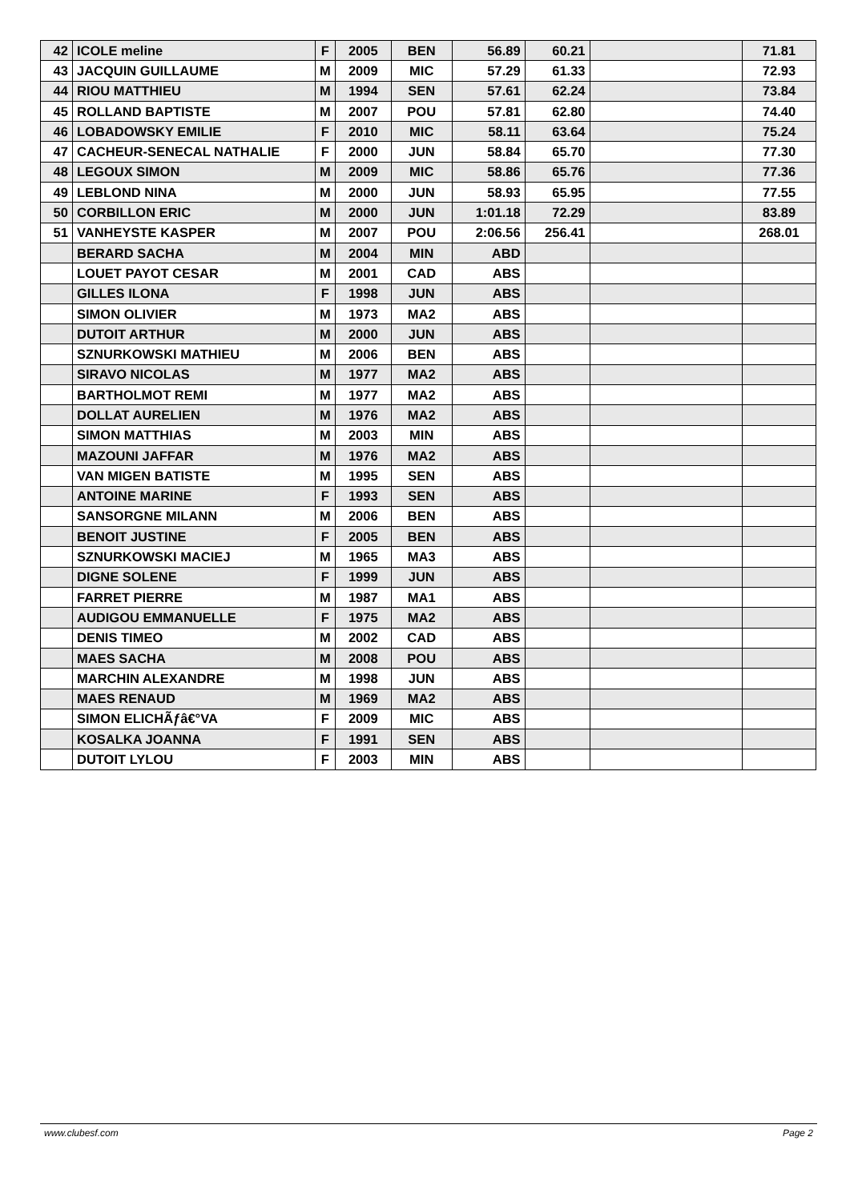| 42 | ICOLE meline | F | 2005 | BEN | 56.89 | 60.21 | | 71.81 |
| 43 | JACQUIN GUILLAUME | M | 2009 | MIC | 57.29 | 61.33 | | 72.93 |
| 44 | RIOU MATTHIEU | M | 1994 | SEN | 57.61 | 62.24 | | 73.84 |
| 45 | ROLLAND BAPTISTE | M | 2007 | POU | 57.81 | 62.80 | | 74.40 |
| 46 | LOBADOWSKY EMILIE | F | 2010 | MIC | 58.11 | 63.64 | | 75.24 |
| 47 | CACHEUR-SENECAL NATHALIE | F | 2000 | JUN | 58.84 | 65.70 | | 77.30 |
| 48 | LEGOUX SIMON | M | 2009 | MIC | 58.86 | 65.76 | | 77.36 |
| 49 | LEBLOND NINA | M | 2000 | JUN | 58.93 | 65.95 | | 77.55 |
| 50 | CORBILLON ERIC | M | 2000 | JUN | 1:01.18 | 72.29 | | 83.89 |
| 51 | VANHEYSTE KASPER | M | 2007 | POU | 2:06.56 | 256.41 | | 268.01 |
| | BERARD SACHA | M | 2004 | MIN | ABD | | | |
| | LOUET PAYOT CESAR | M | 2001 | CAD | ABS | | | |
| | GILLES ILONA | F | 1998 | JUN | ABS | | | |
| | SIMON OLIVIER | M | 1973 | MA2 | ABS | | | |
| | DUTOIT ARTHUR | M | 2000 | JUN | ABS | | | |
| | SZNURKOWSKI MATHIEU | M | 2006 | BEN | ABS | | | |
| | SIRAVO NICOLAS | M | 1977 | MA2 | ABS | | | |
| | BARTHOLMOT REMI | M | 1977 | MA2 | ABS | | | |
| | DOLLAT AURELIEN | M | 1976 | MA2 | ABS | | | |
| | SIMON MATTHIAS | M | 2003 | MIN | ABS | | | |
| | MAZOUNI JAFFAR | M | 1976 | MA2 | ABS | | | |
| | VAN MIGEN BATISTE | M | 1995 | SEN | ABS | | | |
| | ANTOINE MARINE | F | 1993 | SEN | ABS | | | |
| | SANSORGNE MILANN | M | 2006 | BEN | ABS | | | |
| | BENOIT JUSTINE | F | 2005 | BEN | ABS | | | |
| | SZNURKOWSKI MACIEJ | M | 1965 | MA3 | ABS | | | |
| | DIGNE SOLENE | F | 1999 | JUN | ABS | | | |
| | FARRET PIERRE | M | 1987 | MA1 | ABS | | | |
| | AUDIGOU EMMANUELLE | F | 1975 | MA2 | ABS | | | |
| | DENIS TIMEO | M | 2002 | CAD | ABS | | | |
| | MAES SACHA | M | 2008 | POU | ABS | | | |
| | MARCHIN ALEXANDRE | M | 1998 | JUN | ABS | | | |
| | MAES RENAUD | M | 1969 | MA2 | ABS | | | |
| | SIMON ELICHÃƒâ€°VA | F | 2009 | MIC | ABS | | | |
| | KOSALKA JOANNA | F | 1991 | SEN | ABS | | | |
| | DUTOIT LYLOU | F | 2003 | MIN | ABS | | | |
www.clubesf.com Page 2